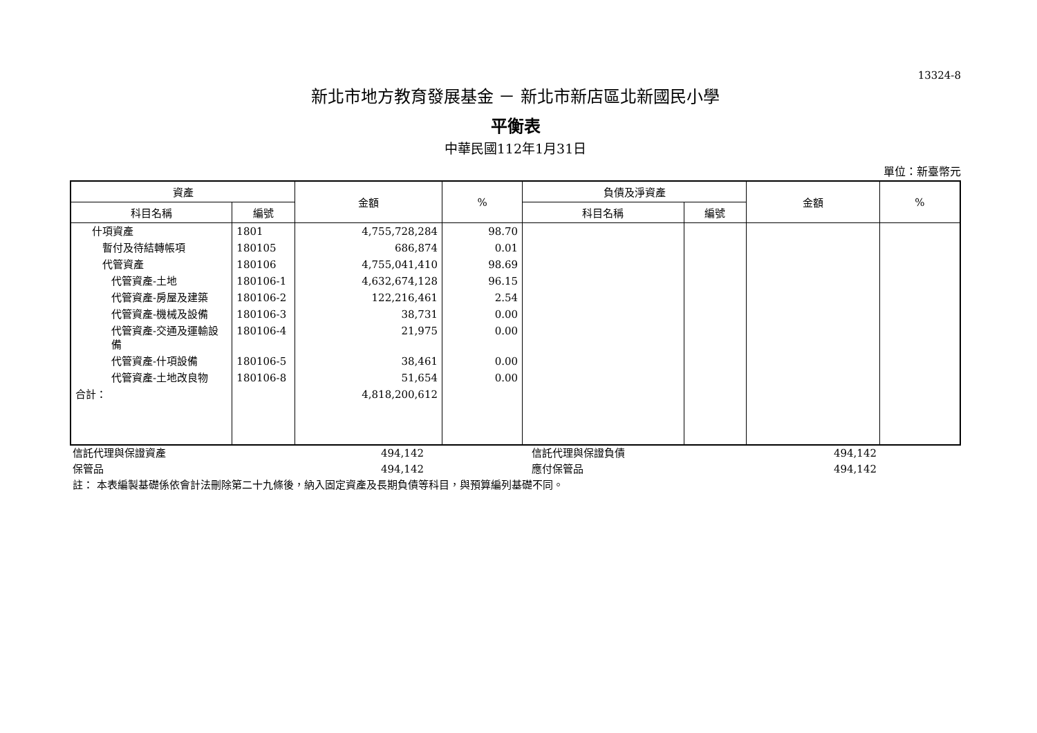13324-8
新北市地方教育發展基金 － 新北市新店區北新國民小學
平衡表
中華民國112年1月31日
單位：新臺幣元
| 資產 | | 金額 | % | 負債及淨資產 | | 金額 | % |
| --- | --- | --- | --- | --- | --- | --- | --- |
| 科目名稱 | 編號 | | | 科目名稱 | 編號 | | |
| 什項資產 | 1801 | 4,755,728,284 | 98.70 | | | | |
| 暫付及待結轉帳項 | 180105 | 686,874 | 0.01 | | | | |
| 代管資產 | 180106 | 4,755,041,410 | 98.69 | | | | |
| 代管資產-土地 | 180106-1 | 4,632,674,128 | 96.15 | | | | |
| 代管資產-房屋及建築 | 180106-2 | 122,216,461 | 2.54 | | | | |
| 代管資產-機械及設備 | 180106-3 | 38,731 | 0.00 | | | | |
| 代管資產-交通及運輸設備 | 180106-4 | 21,975 | 0.00 | | | | |
| 代管資產-什項設備 | 180106-5 | 38,461 | 0.00 | | | | |
| 代管資產-土地改良物 | 180106-8 | 51,654 | 0.00 | | | | |
| 合計： | | 4,818,200,612 | | | | | |
| 信託代理與保證資產 | 494,142 | | 信託代理與保證負債 | 494,142 | |
| 保管品 | 494,142 | | 應付保管品 | 494,142 | |
| 註： 本表編製基礎係依會計法刪除第二十九條後，納入固定資產及長期負債等科目，與預算編列基礎不同。 | | | | | |